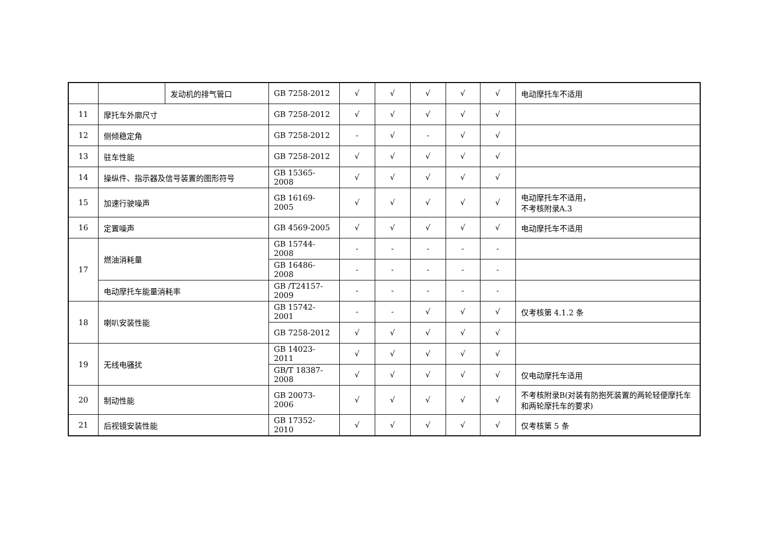| | | 发动机的排气管口 | GB 7258-2012 | √ | √ | √ | √ | √ | 电动摩托车不适用 |
| 11 | 摩托车外廓尺寸 | | GB 7258-2012 | √ | √ | √ | √ | √ | |
| 12 | 侧倾稳定角 | | GB 7258-2012 | - | √ | - | √ | √ | |
| 13 | 驻车性能 | | GB 7258-2012 | √ | √ | √ | √ | √ | |
| 14 | 操纵件、指示器及信号装置的图形符号 | | GB 15365-2008 | √ | √ | √ | √ | √ | |
| 15 | 加速行驶噪声 | | GB 16169-2005 | √ | √ | √ | √ | √ | 电动摩托车不适用， 不考核附录A.3 |
| 16 | 定置噪声 | | GB 4569-2005 | √ | √ | √ | √ | √ | 电动摩托车不适用 |
| 17 | 燃油消耗量 | | GB 15744-2008 | - | - | - | - | - | |
| | | | GB 16486-2008 | - | - | - | - | - | |
| | 电动摩托车能量消耗率 | | GB /T24157-2009 | - | - | - | - | - | |
| 18 | 喇叭安装性能 | | GB 15742-2001 | - | - | √ | √ | √ | 仅考核第 4.1.2 条 |
| | | | GB 7258-2012 | √ | √ | √ | √ | √ | |
| 19 | 无线电骚扰 | | GB 14023-2011 | √ | √ | √ | √ | √ | |
| | | | GB/T 18387-2008 | √ | √ | √ | √ | √ | 仅电动摩托车适用 |
| 20 | 制动性能 | | GB 20073-2006 | √ | √ | √ | √ | √ | 不考核附录B(对装有防抱死装置的两轮轻便摩托车和两轮摩托车的要求) |
| 21 | 后视镜安装性能 | | GB 17352-2010 | √ | √ | √ | √ | √ | 仅考核第 5 条 |